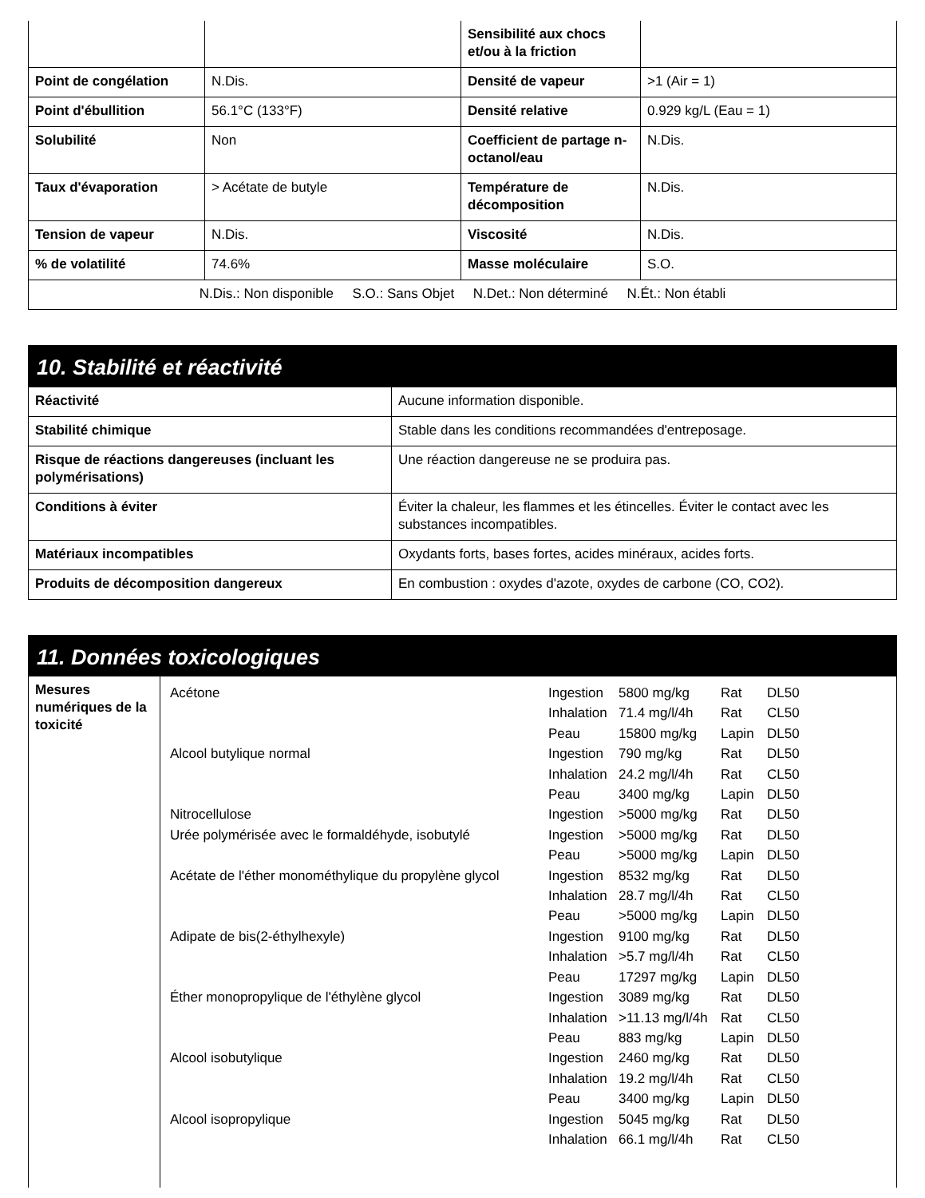| | | Sensibilité aux chocs et/ou à la friction | |
| Point de congélation | N.Dis. | Densité de vapeur | >1 (Air = 1) |
| Point d'ébullition | 56.1°C (133°F) | Densité relative | 0.929 kg/L (Eau = 1) |
| Solubilité | Non | Coefficient de partage n-octanol/eau | N.Dis. |
| Taux d'évaporation | > Acétate de butyle | Température de décomposition | N.Dis. |
| Tension de vapeur | N.Dis. | Viscosité | N.Dis. |
| % de volatilité | 74.6% | Masse moléculaire | S.O. |
| N.Dis.: Non disponible S.O.: Sans Objet N.Det.: Non déterminé N.Ét.: Non établi | | | |
10. Stabilité et réactivité
| Réactivité | Aucune information disponible. |
| Stabilité chimique | Stable dans les conditions recommandées d'entreposage. |
| Risque de réactions dangereuses (incluant les polymérisations) | Une réaction dangereuse ne se produira pas. |
| Conditions à éviter | Éviter la chaleur, les flammes et les étincelles. Éviter le contact avec les substances incompatibles. |
| Matériaux incompatibles | Oxydants forts, bases fortes, acides minéraux, acides forts. |
| Produits de décomposition dangereux | En combustion : oxydes d'azote, oxydes de carbone (CO, CO2). |
11. Données toxicologiques
| Mesures numériques de la toxicité | / Acétone / Ingestion / 5800 mg/kg / Rat / DL50 / / / Inhalation / 71.4 mg/l/4h / Rat / CL50 / / / Peau / 15800 mg/kg / Lapin / DL50 / / Alcool butylique normal / Ingestion / 790 mg/kg / Rat / DL50 / / / Inhalation / 24.2 mg/l/4h / Rat / CL50 / / / Peau / 3400 mg/kg / Lapin / DL50 / / Nitrocellulose / Ingestion / >5000 mg/kg / Rat / DL50 / / Urée polymérisée avec le formaldéhyde, isobutylé / Ingestion / >5000 mg/kg / Rat / DL50 / / / Peau / >5000 mg/kg / Lapin / DL50 / / Acétate de l'éther monométhylique du propylène glycol / Ingestion / 8532 mg/kg / Rat / DL50 / / / Inhalation / 28.7 mg/l/4h / Rat / CL50 / / / Peau / >5000 mg/kg / Lapin / DL50 / / Adipate de bis(2-éthylhexyle) / Ingestion / 9100 mg/kg / Rat / DL50 / / / Inhalation / >5.7 mg/l/4h / Rat / CL50 / / / Peau / 17297 mg/kg / Lapin / DL50 / / Éther monopropylique de l'éthylène glycol / Ingestion / 3089 mg/kg / Rat / DL50 / / / Inhalation / >11.13 mg/l/4h / Rat / CL50 / / / Peau / 883 mg/kg / Lapin / DL50 / / Alcool isobutylique / Ingestion / 2460 mg/kg / Rat / DL50 / / / Inhalation / 19.2 mg/l/4h / Rat / CL50 / / / Peau / 3400 mg/kg / Lapin / DL50 / / Alcool isopropylique / Ingestion / 5045 mg/kg / Rat / DL50 / / / Inhalation / 66.1 mg/l/4h / Rat / CL50 / |